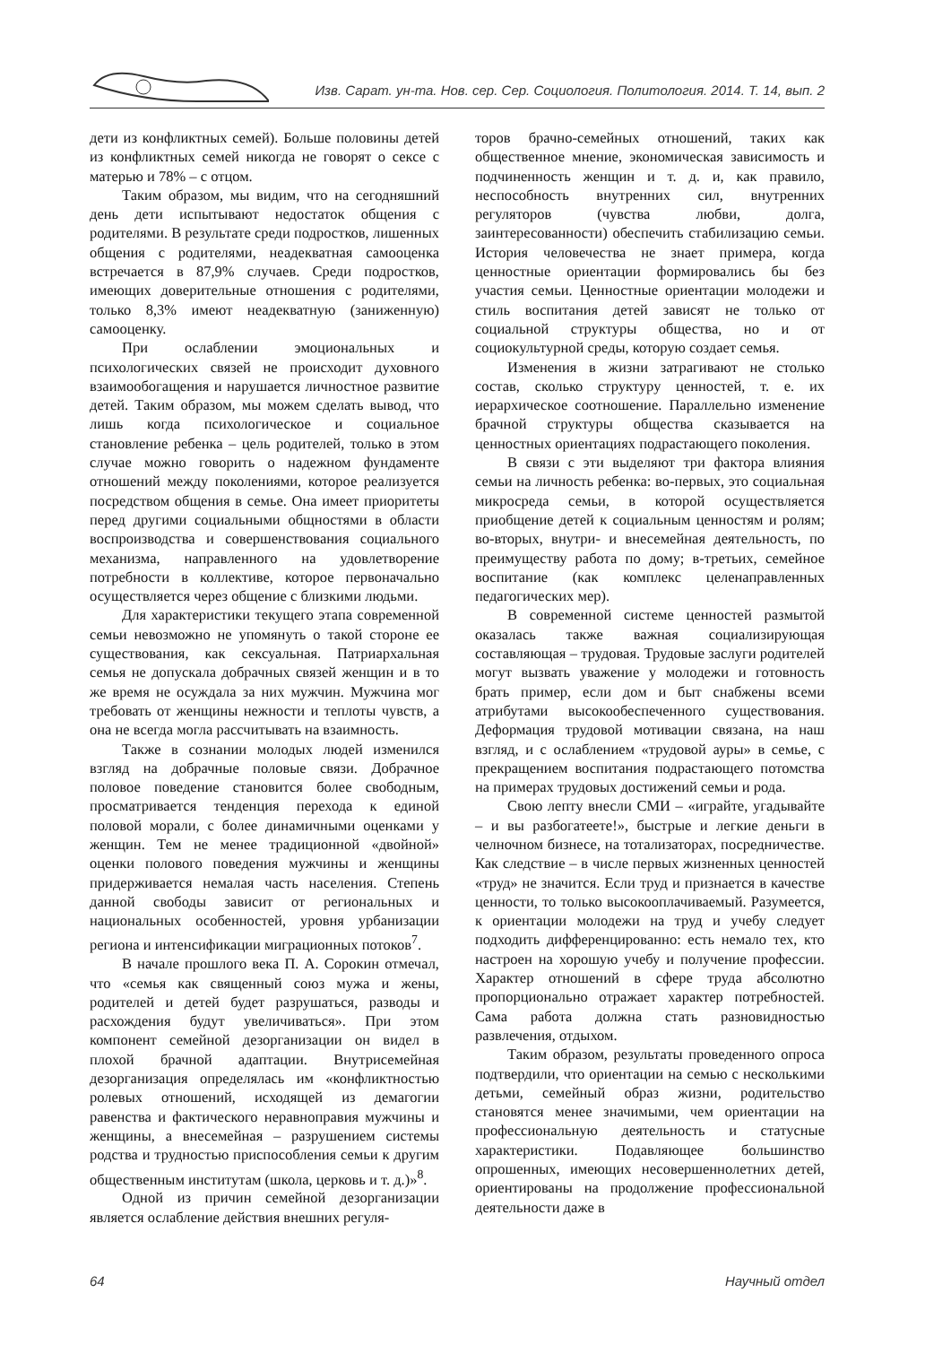Изв. Сарат. ун-та. Нов. сер. Сер. Социология. Политология. 2014. Т. 14, вып. 2
дети из конфликтных семей). Больше половины детей из конфликтных семей никогда не говорят о сексе с матерью и 78% – с отцом.
Таким образом, мы видим, что на сегодняшний день дети испытывают недостаток общения с родителями. В результате среди подростков, лишенных общения с родителями, неадекватная самооценка встречается в 87,9% случаев. Среди подростков, имеющих доверительные отношения с родителями, только 8,3% имеют неадекватную (заниженную) самооценку.
При ослаблении эмоциональных и психологических связей не происходит духовного взаимообогащения и нарушается личностное развитие детей. Таким образом, мы можем сделать вывод, что лишь когда психологическое и социальное становление ребенка – цель родителей, только в этом случае можно говорить о надежном фундаменте отношений между поколениями, которое реализуется посредством общения в семье. Она имеет приоритеты перед другими социальными общностями в области воспроизводства и совершенствования социального механизма, направленного на удовлетворение потребности в коллективе, которое первоначально осуществляется через общение с близкими людьми.
Для характеристики текущего этапа современной семьи невозможно не упомянуть о такой стороне ее существования, как сексуальная. Патриархальная семья не допускала добрачных связей женщин и в то же время не осуждала за них мужчин. Мужчина мог требовать от женщины нежности и теплоты чувств, а она не всегда могла рассчитывать на взаимность.
Также в сознании молодых людей изменился взгляд на добрачные половые связи. Добрачное половое поведение становится более свободным, просматривается тенденция перехода к единой половой морали, с более динамичными оценками у женщин. Тем не менее традиционной «двойной» оценки полового поведения мужчины и женщины придерживается немалая часть населения. Степень данной свободы зависит от региональных и национальных особенностей, уровня урбанизации региона и интенсификации миграционных потоков<sup>7</sup>.
В начале прошлого века П. А. Сорокин отмечал, что «семья как священный союз мужа и жены, родителей и детей будет разрушаться, разводы и расхождения будут увеличиваться». При этом компонент семейной дезорганизации он видел в плохой брачной адаптации. Внутрисемейная дезорганизация определялась им «конфликтностью ролевых отношений, исходящей из демагогии равенства и фактического неравноправия мужчины и женщины, а внесемейная – разрушением системы родства и трудностью приспособления семьи к другим общественным институтам (школа, церковь и т. д.)»<sup>8</sup>.
Одной из причин семейной дезорганизации является ослабление действия внешних регуля-
торов брачно-семейных отношений, таких как общественное мнение, экономическая зависимость и подчиненность женщин и т. д. и, как правило, неспособность внутренних сил, внутренних регуляторов (чувства любви, долга, заинтересованности) обеспечить стабилизацию семьи. История человечества не знает примера, когда ценностные ориентации формировались бы без участия семьи. Ценностные ориентации молодежи и стиль воспитания детей зависят не только от социальной структуры общества, но и от социокультурной среды, которую создает семья.
Изменения в жизни затрагивают не столько состав, сколько структуру ценностей, т. е. их иерархическое соотношение. Параллельно изменение брачной структуры общества сказывается на ценностных ориентациях подрастающего поколения.
В связи с эти выделяют три фактора влияния семьи на личность ребенка: во-первых, это социальная микросреда семьи, в которой осуществляется приобщение детей к социальным ценностям и ролям; во-вторых, внутри- и внесемейная деятельность, по преимуществу работа по дому; в-третьих, семейное воспитание (как комплекс целенаправленных педагогических мер).
В современной системе ценностей размытой оказалась также важная социализирующая составляющая – трудовая. Трудовые заслуги родителей могут вызвать уважение у молодежи и готовность брать пример, если дом и быт снабжены всеми атрибутами высокообеспеченного существования. Деформация трудовой мотивации связана, на наш взгляд, и с ослаблением «трудовой ауры» в семье, с прекращением воспитания подрастающего потомства на примерах трудовых достижений семьи и рода.
Свою лепту внесли СМИ – «играйте, угадывайте – и вы разбогатеете!», быстрые и легкие деньги в челночном бизнесе, на тотализаторах, посредничестве. Как следствие – в числе первых жизненных ценностей «труд» не значится. Если труд и признается в качестве ценности, то только высокооплачиваемый. Разумеется, к ориентации молодежи на труд и учебу следует подходить дифференцированно: есть немало тех, кто настроен на хорошую учебу и получение профессии. Характер отношений в сфере труда абсолютно пропорционально отражает характер потребностей. Сама работа должна стать разновидностью развлечения, отдыхом.
Таким образом, результаты проведенного опроса подтвердили, что ориентации на семью с несколькими детьми, семейный образ жизни, родительство становятся менее значимыми, чем ориентации на профессиональную деятельность и статусные характеристики. Подавляющее большинство опрошенных, имеющих несовершеннолетних детей, ориентированы на продолжение профессиональной деятельности даже в
64 Научный отдел